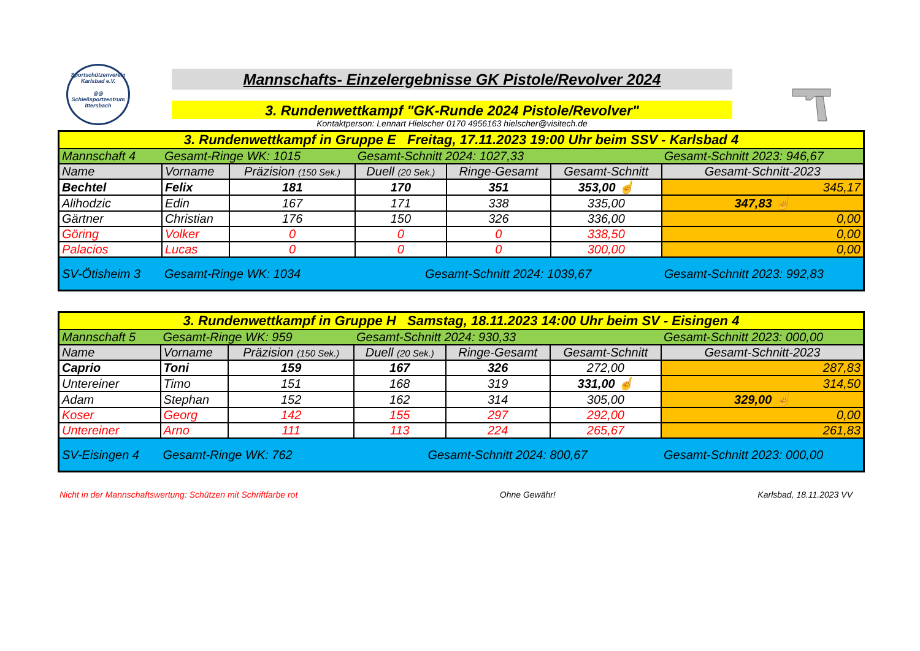Sportschützenverein
Karlsbad e.V.
◎◎
Schießsportzentrum Ittersbach
Mannschafts- Einzelergebnisse GK Pistole/Revolver 2024
3. Rundenwettkampf "GK-Runde 2024 Pistole/Revolver"
Kontaktperson: Lennart Hielscher 0170 4956163 hielscher@visitech.de
| 3. Rundenwettkampf in Gruppe E Freitag, 17.11.2023 19:00 Uhr beim SSV - Karlsbad 4 | | | | | | |
| Mannschaft 4 | Gesamt-Ringe WK: 1015 | | Gesamt-Schnitt 2024: 1027,33 | | | Gesamt-Schnitt 2023: 946,67 |
| Name | Vorname | Präzision (150 Sek.) | Duell (20 Sek.) | Ringe-Gesamt | Gesamt-Schnitt | Gesamt-Schnitt-2023 |
| Bechtel | Felix | 181 | 170 | 351 | 353,00 ☝ | 345,17 |
| Alihodzic | Edin | 167 | 171 | 338 | 335,00 | 347,83 ☝ |
| Gärtner | Christian | 176 | 150 | 326 | 336,00 | 0,00 |
| Göring | Volker | 0 | 0 | 0 | 338,50 | 0,00 |
| Palacios | Lucas | 0 | 0 | 0 | 300,00 | 0,00 |
| SV-Ötisheim 3 | Gesamt-Ringe WK: 1034 | | Gesamt-Schnitt 2024: 1039,67 | | | Gesamt-Schnitt 2023: 992,83 |
| 3. Rundenwettkampf in Gruppe H Samstag, 18.11.2023 14:00 Uhr beim SV - Eisingen 4 | | | | | | |
| Mannschaft 5 | Gesamt-Ringe WK: 959 | | Gesamt-Schnitt 2024: 930,33 | | | Gesamt-Schnitt 2023: 000,00 |
| Name | Vorname | Präzision (150 Sek.) | Duell (20 Sek.) | Ringe-Gesamt | Gesamt-Schnitt | Gesamt-Schnitt-2023 |
| Caprio | Toni | 159 | 167 | 326 | 272,00 | 287,83 |
| Untereiner | Timo | 151 | 168 | 319 | 331,00 ☝ | 314,50 |
| Adam | Stephan | 152 | 162 | 314 | 305,00 | 329,00 ☝ |
| Koser | Georg | 142 | 155 | 297 | 292,00 | 0,00 |
| Untereiner | Arno | 111 | 113 | 224 | 265,67 | 261,83 |
| SV-Eisingen 4 | Gesamt-Ringe WK: 762 | | Gesamt-Schnitt 2024: 800,67 | | | Gesamt-Schnitt 2023: 000,00 |
Nicht in der Mannschaftswertung: Schützen mit Schriftfarbe rot Ohne Gewähr! Karlsbad, 18.11.2023 VV